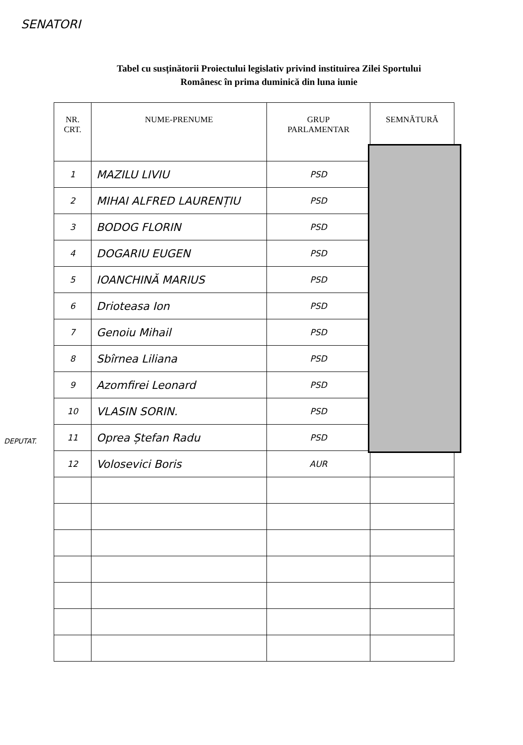SENATORI
Tabel cu susținătorii Proiectului legislativ privind instituirea Zilei Sportului
Românesc în prima duminică din luna iunie
| NR. CRT. | NUME-PRENUME | GRUP PARLAMENTAR | SEMNĂTURĂ |
| --- | --- | --- | --- |
| 1 | MAZILU LIVIU | PSD | |
| 2 | MIHAI ALFRED LAURENȚIU | PSD | |
| 3 | BODOG FLORIN | PSD | |
| 4 | DOGARIU EUGEN | PSD | |
| 5 | IOANCHINĂ MARIUS | PSD | |
| 6 | Drioteasa Ion | PSD | |
| 7 | Genoiu Mihail | PSD | |
| 8 | Sbîrnea Liliana | PSD | |
| 9 | Azomfirei Leonard | PSD | |
| 10 | VLASIN SORIN. | PSD | |
| 11 | Oprea Ștefan Radu | PSD | |
| 12 | Volosevici Boris | AUR | |
DEPUTAT.